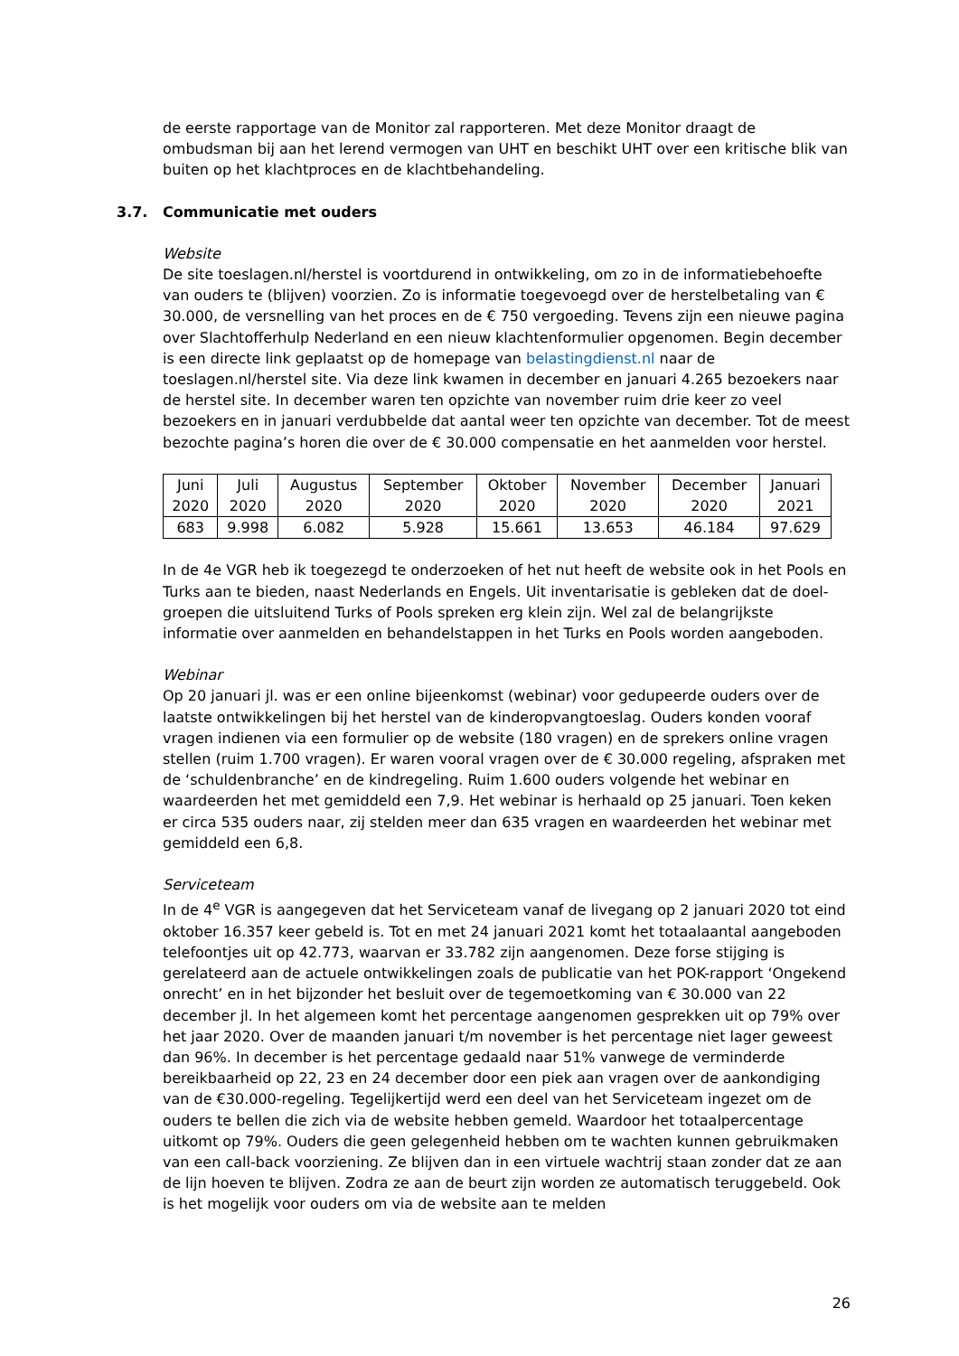de eerste rapportage van de Monitor zal rapporteren. Met deze Monitor draagt de ombudsman bij aan het lerend vermogen van UHT en beschikt UHT over een kritische blik van buiten op het klachtproces en de klachtbehandeling.
3.7. Communicatie met ouders
Website
De site toeslagen.nl/herstel is voortdurend in ontwikkeling, om zo in de informatiebehoefte van ouders te (blijven) voorzien. Zo is informatie toegevoegd over de herstelbetaling van € 30.000, de versnelling van het proces en de € 750 vergoeding. Tevens zijn een nieuwe pagina over Slachtofferhulp Nederland en een nieuw klachtenformulier opgenomen. Begin december is een directe link geplaatst op de homepage van belastingdienst.nl naar de toeslagen.nl/herstel site. Via deze link kwamen in december en januari 4.265 bezoekers naar de herstel site. In december waren ten opzichte van november ruim drie keer zo veel bezoekers en in januari verdubbelde dat aantal weer ten opzichte van december. Tot de meest bezochte pagina’s horen die over de € 30.000 compensatie en het aanmelden voor herstel.
| Juni 2020 | Juli 2020 | Augustus 2020 | September 2020 | Oktober 2020 | November 2020 | December 2020 | Januari 2021 |
| 683 | 9.998 | 6.082 | 5.928 | 15.661 | 13.653 | 46.184 | 97.629 |
In de 4e VGR heb ik toegezegd te onderzoeken of het nut heeft de website ook in het Pools en Turks aan te bieden, naast Nederlands en Engels. Uit inventarisatie is gebleken dat de doel-groepen die uitsluitend Turks of Pools spreken erg klein zijn. Wel zal de belangrijkste informatie over aanmelden en behandelstappen in het Turks en Pools worden aangeboden.
Webinar
Op 20 januari jl. was er een online bijeenkomst (webinar) voor gedupeerde ouders over de laatste ontwikkelingen bij het herstel van de kinderopvangtoeslag. Ouders konden vooraf vragen indienen via een formulier op de website (180 vragen) en de sprekers online vragen stellen (ruim 1.700 vragen). Er waren vooral vragen over de € 30.000 regeling, afspraken met de ‘schuldenbranche’ en de kindregeling. Ruim 1.600 ouders volgende het webinar en waardeerden het met gemiddeld een 7,9. Het webinar is herhaald op 25 januari. Toen keken er circa 535 ouders naar, zij stelden meer dan 635 vragen en waardeerden het webinar met gemiddeld een 6,8.
Serviceteam
In de 4<sup>e</sup> VGR is aangegeven dat het Serviceteam vanaf de livegang op 2 januari 2020 tot eind oktober 16.357 keer gebeld is. Tot en met 24 januari 2021 komt het totaalaantal aangeboden telefoontjes uit op 42.773, waarvan er 33.782 zijn aangenomen. Deze forse stijging is gerelateerd aan de actuele ontwikkelingen zoals de publicatie van het POK-rapport ‘Ongekend onrecht’ en in het bijzonder het besluit over de tegemoetkoming van € 30.000 van 22 december jl. In het algemeen komt het percentage aangenomen gesprekken uit op 79% over het jaar 2020. Over de maanden januari t/m november is het percentage niet lager geweest dan 96%. In december is het percentage gedaald naar 51% vanwege de verminderde bereikbaarheid op 22, 23 en 24 december door een piek aan vragen over de aankondiging van de €30.000-regeling. Tegelijkertijd werd een deel van het Serviceteam ingezet om de ouders te bellen die zich via de website hebben gemeld. Waardoor het totaalpercentage uitkomt op 79%. Ouders die geen gelegenheid hebben om te wachten kunnen gebruikmaken van een call-back voorziening. Ze blijven dan in een virtuele wachtrij staan zonder dat ze aan de lijn hoeven te blijven. Zodra ze aan de beurt zijn worden ze automatisch teruggebeld. Ook is het mogelijk voor ouders om via de website aan te melden
26